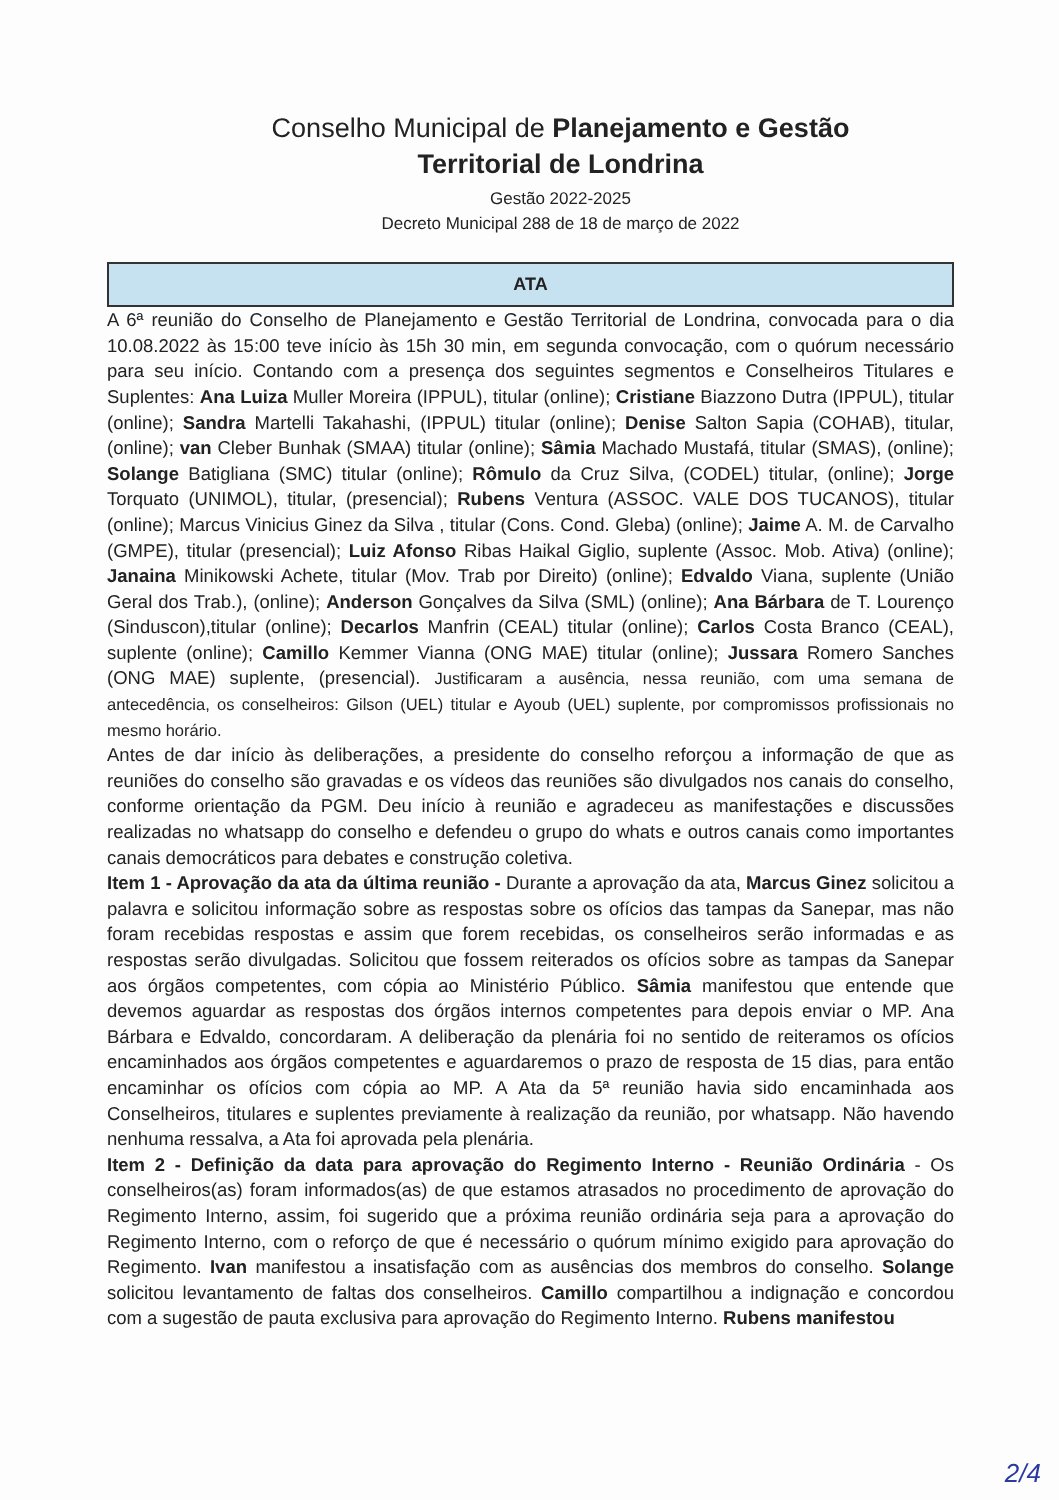Conselho Municipal de Planejamento e Gestão
Territorial de Londrina
Gestão 2022-2025
Decreto Municipal 288 de 18 de março de 2022
ATA
A 6ª reunião do Conselho de Planejamento e Gestão Territorial de Londrina, convocada para o dia 10.08.2022 às 15:00 teve início às 15h 30 min, em segunda convocação, com o quórum necessário para seu início. Contando com a presença dos seguintes segmentos e Conselheiros Titulares e Suplentes: Ana Luiza Muller Moreira (IPPUL), titular (online); Cristiane Biazzono Dutra (IPPUL), titular (online); Sandra Martelli Takahashi, (IPPUL) titular (online); Denise Salton Sapia (COHAB), titular, (online); van Cleber Bunhak (SMAA) titular (online); Sâmia Machado Mustafá, titular (SMAS), (online); Solange Batigliana (SMC) titular (online); Rômulo da Cruz Silva, (CODEL) titular, (online); Jorge Torquato (UNIMOL), titular, (presencial); Rubens Ventura (ASSOC. VALE DOS TUCANOS), titular (online); Marcus Vinicius Ginez da Silva , titular (Cons. Cond. Gleba) (online); Jaime A. M. de Carvalho (GMPE), titular (presencial); Luiz Afonso Ribas Haikal Giglio, suplente (Assoc. Mob. Ativa) (online); Janaina Minikowski Achete, titular (Mov. Trab por Direito) (online); Edvaldo Viana, suplente (União Geral dos Trab.), (online); Anderson Gonçalves da Silva (SML) (online); Ana Bárbara de T. Lourenço (Sinduscon),titular (online); Decarlos Manfrin (CEAL) titular (online); Carlos Costa Branco (CEAL), suplente (online); Camillo Kemmer Vianna (ONG MAE) titular (online); Jussara Romero Sanches (ONG MAE) suplente, (presencial). Justificaram a ausência, nessa reunião, com uma semana de antecedência, os conselheiros: Gilson (UEL) titular e Ayoub (UEL) suplente, por compromissos profissionais no mesmo horário.
Antes de dar início às deliberações, a presidente do conselho reforçou a informação de que as reuniões do conselho são gravadas e os vídeos das reuniões são divulgados nos canais do conselho, conforme orientação da PGM. Deu início à reunião e agradeceu as manifestações e discussões realizadas no whatsapp do conselho e defendeu o grupo do whats e outros canais como importantes canais democráticos para debates e construção coletiva.
Item 1 - Aprovação da ata da última reunião - Durante a aprovação da ata, Marcus Ginez solicitou a palavra e solicitou informação sobre as respostas sobre os ofícios das tampas da Sanepar, mas não foram recebidas respostas e assim que forem recebidas, os conselheiros serão informadas e as respostas serão divulgadas. Solicitou que fossem reiterados os ofícios sobre as tampas da Sanepar aos órgãos competentes, com cópia ao Ministério Público. Sâmia manifestou que entende que devemos aguardar as respostas dos órgãos internos competentes para depois enviar o MP. Ana Bárbara e Edvaldo, concordaram. A deliberação da plenária foi no sentido de reiteramos os ofícios encaminhados aos órgãos competentes e aguardaremos o prazo de resposta de 15 dias, para então encaminhar os ofícios com cópia ao MP. A Ata da 5ª reunião havia sido encaminhada aos Conselheiros, titulares e suplentes previamente à realização da reunião, por whatsapp. Não havendo nenhuma ressalva, a Ata foi aprovada pela plenária.
Item 2 - Definição da data para aprovação do Regimento Interno - Reunião Ordinária - Os conselheiros(as) foram informados(as) de que estamos atrasados no procedimento de aprovação do Regimento Interno, assim, foi sugerido que a próxima reunião ordinária seja para a aprovação do Regimento Interno, com o reforço de que é necessário o quórum mínimo exigido para aprovação do Regimento. Ivan manifestou a insatisfação com as ausências dos membros do conselho. Solange solicitou levantamento de faltas dos conselheiros. Camillo compartilhou a indignação e concordou com a sugestão de pauta exclusiva para aprovação do Regimento Interno. Rubens manifestou
2/4